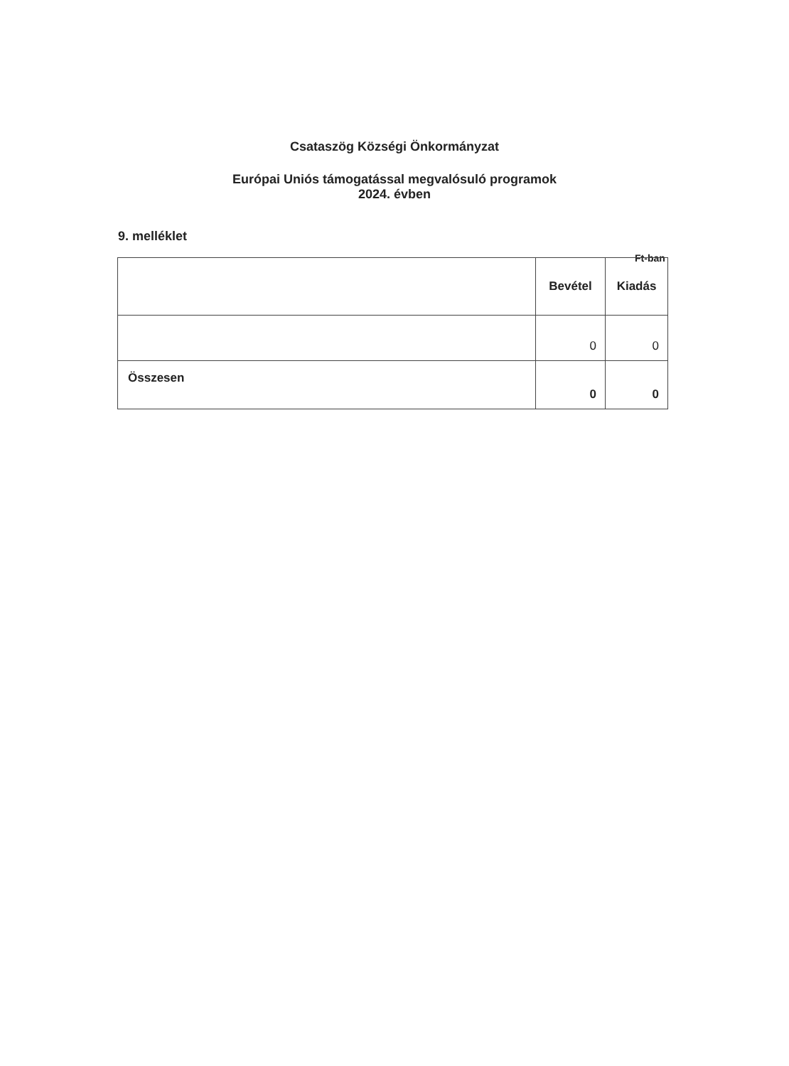Csataszög Községi Önkormányzat
Európai Uniós támogatással megvalósuló programok
2024. évben
9. melléklet
Ft-ban
| | Bevétel | Kiadás |
| --- | --- | --- |
| | 0 | 0 |
| Összesen | 0 | 0 |